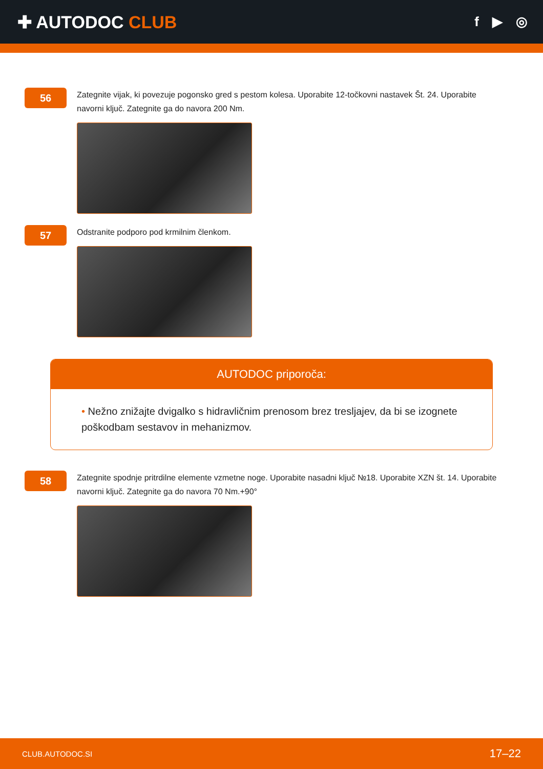✚ AUTODOC CLUB
f ▶ ◎
56
Zategnite vijak, ki povezuje pogonsko gred s pestom kolesa. Uporabite 12-točkovni nastavek Št. 24. Uporabite navorni ključ. Zategnite ga do navora 200 Nm.
57
Odstranite podporo pod krmilnim členkom.
AUTODOC priporoča:
• Nežno znižajte dvigalko s hidravličnim prenosom brez tresljajev, da bi se izognete poškodbam sestavov in mehanizmov.
58
Zategnite spodnje pritrdilne elemente vzmetne noge. Uporabite nasadni ključ №18. Uporabite XZN št. 14. Uporabite navorni ključ. Zategnite ga do navora 70 Nm.+90°
CLUB.AUTODOC.SI 17–22